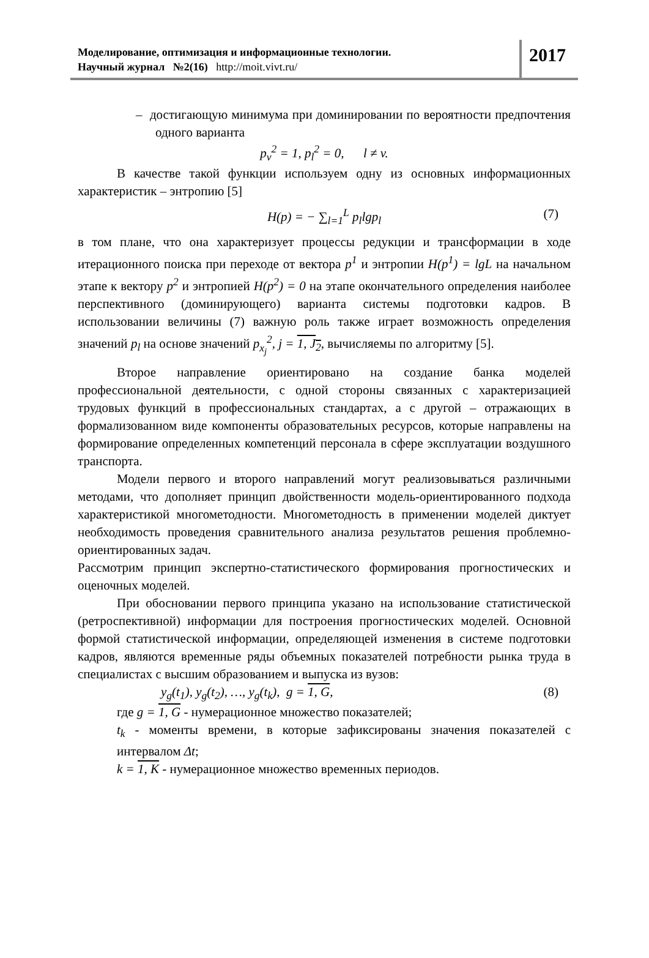Моделирование, оптимизация и информационные технологии.
Научный журнал №2(16) http://moit.vivt.ru/
2017
– достигающую минимума при доминировании по вероятности предпочтения одного варианта
p<sub>v</sub><sup>2</sup> = 1, p<sub>l</sub><sup>2</sup> = 0, l ≠ v.
В качестве такой функции используем одну из основных информационных характеристик – энтропию [5]
H(p) = − ∑<sub>l=1</sub><sup>L</sup> p<sub>l</sub>lgp<sub>l</sub> (7)
в том плане, что она характеризует процессы редукции и трансформации в ходе итерационного поиска при переходе от вектора p<sup>1</sup> и энтропии H(p<sup>1</sup>) = lgL на начальном этапе к вектору p<sup>2</sup> и энтропией H(p<sup>2</sup>) = 0 на этапе окончательного определения наиболее перспективного (доминирующего) варианта системы подготовки кадров. В использовании величины (7) важную роль также играет возможность определения значений p<sub>l</sub> на основе значений p<sub>x<sub>j</sub></sub><sup>2</sup>, j = 1, J<sub>2</sub>, вычисляемы по алгоритму [5].
Второе направление ориентировано на создание банка моделей профессиональной деятельности, с одной стороны связанных с характеризацией трудовых функций в профессиональных стандартах, а с другой – отражающих в формализованном виде компоненты образовательных ресурсов, которые направлены на формирование определенных компетенций персонала в сфере эксплуатации воздушного транспорта.
Модели первого и второго направлений могут реализовываться различными методами, что дополняет принцип двойственности модель-ориентированного подхода характеристикой многометодности. Многометодность в применении моделей диктует необходимость проведения сравнительного анализа результатов решения проблемно-ориентированных задач.
Рассмотрим принцип экспертно-статистического формирования прогностических и оценочных моделей.
При обосновании первого принципа указано на использование статистической (ретроспективной) информации для построения прогностических моделей. Основной формой статистической информации, определяющей изменения в системе подготовки кадров, являются временные ряды объемных показателей потребности рынка труда в специалистах с высшим образованием и выпуска из вузов:
y<sub>g</sub>(t<sub>1</sub>), y<sub>g</sub>(t<sub>2</sub>), …, y<sub>g</sub>(t<sub>k</sub>), g = 1, G, (8)
где g = 1, G - нумерационное множество показателей;
t<sub>k</sub> - моменты времени, в которые зафиксированы значения показателей с интервалом Δt;
k = 1, K - нумерационное множество временных периодов.